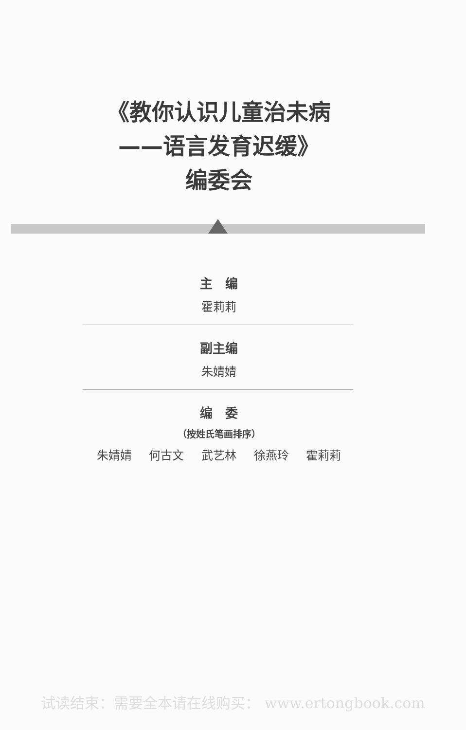《教你认识儿童治未病
——语言发育迟缓》
编委会
主　编
霍莉莉
副主编
朱婧婧
编　委
（按姓氏笔画排序）
朱婧婧 何古文 武艺林 徐燕玲 霍莉莉
试读结束：需要全本请在线购买： www.ertongbook.com